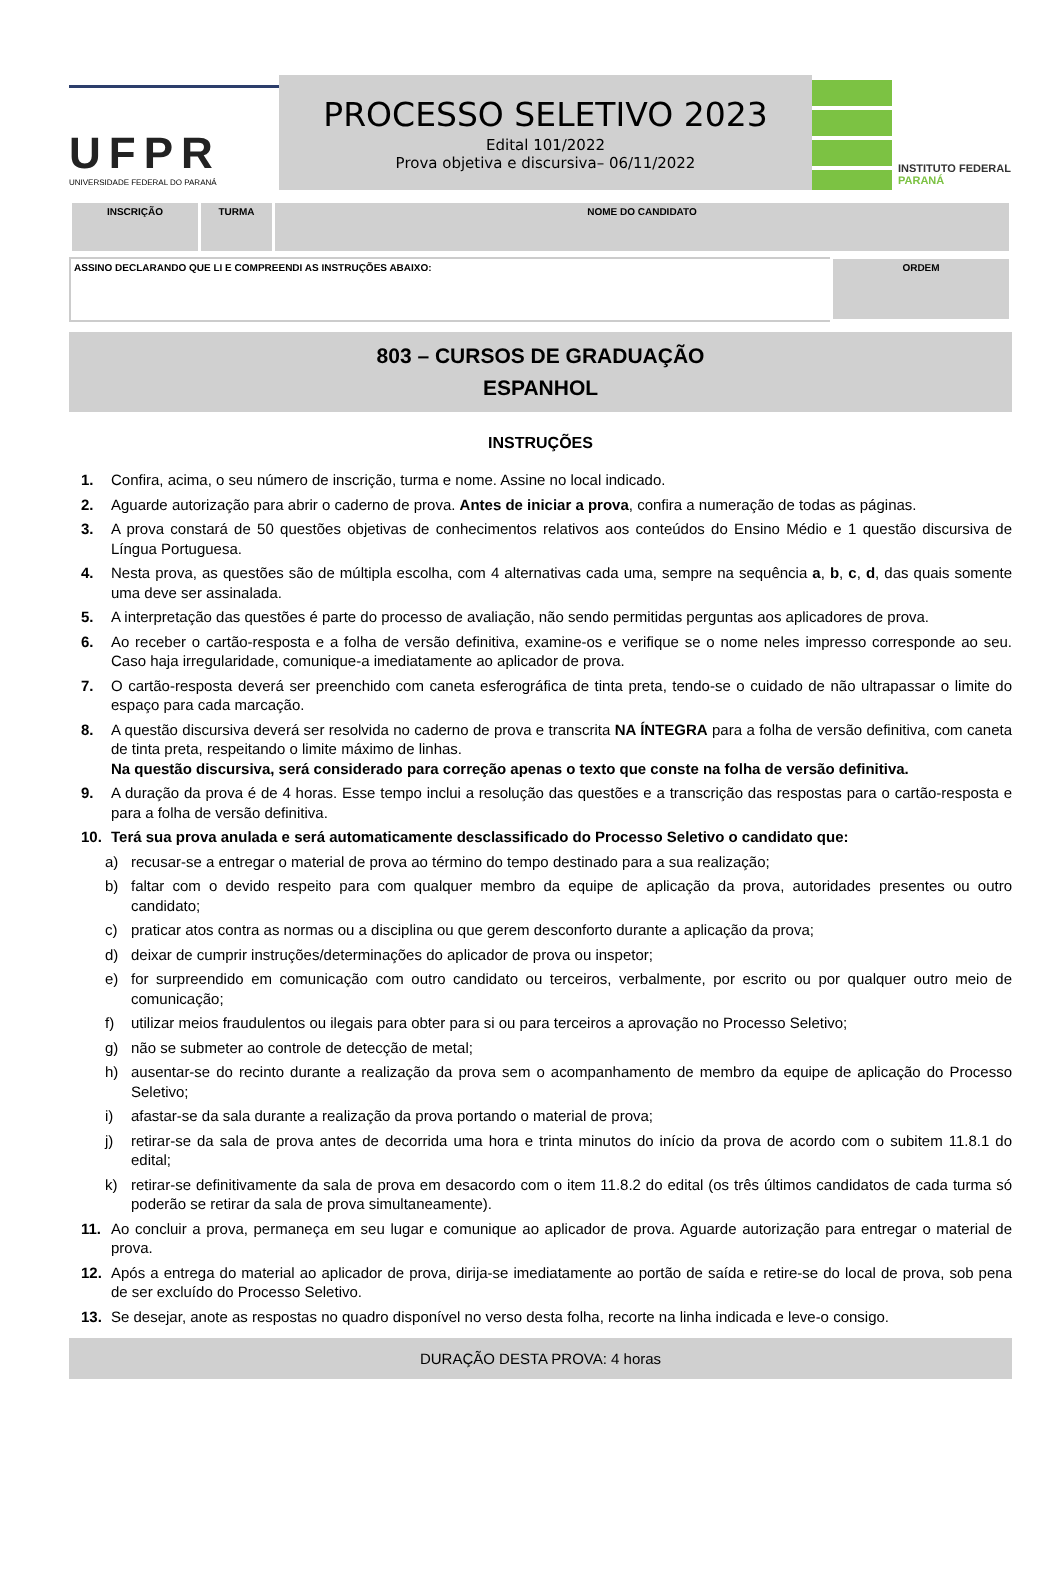UFPR
UNIVERSIDADE FEDERAL DO PARANÁ
PROCESSO SELETIVO 2023
Edital 101/2022
Prova objetiva e discursiva– 06/11/2022
INSTITUTO FEDERAL
PARANÁ
| INSCRIÇÃO | TURMA | NOME DO CANDIDATO |
| ASSINO DECLARANDO QUE LI E COMPREENDI AS INSTRUÇÕES ABAIXO: | ORDEM |
803 – CURSOS DE GRADUAÇÃO
ESPANHOL
INSTRUÇÕES
1. Confira, acima, o seu número de inscrição, turma e nome. Assine no local indicado.
2. Aguarde autorização para abrir o caderno de prova. Antes de iniciar a prova, confira a numeração de todas as páginas.
3. A prova constará de 50 questões objetivas de conhecimentos relativos aos conteúdos do Ensino Médio e 1 questão discursiva de Língua Portuguesa.
4. Nesta prova, as questões são de múltipla escolha, com 4 alternativas cada uma, sempre na sequência a, b, c, d, das quais somente uma deve ser assinalada.
5. A interpretação das questões é parte do processo de avaliação, não sendo permitidas perguntas aos aplicadores de prova.
6. Ao receber o cartão-resposta e a folha de versão definitiva, examine-os e verifique se o nome neles impresso corresponde ao seu. Caso haja irregularidade, comunique-a imediatamente ao aplicador de prova.
7. O cartão-resposta deverá ser preenchido com caneta esferográfica de tinta preta, tendo-se o cuidado de não ultrapassar o limite do espaço para cada marcação.
8. A questão discursiva deverá ser resolvida no caderno de prova e transcrita NA ÍNTEGRA para a folha de versão definitiva, com caneta de tinta preta, respeitando o limite máximo de linhas.
Na questão discursiva, será considerado para correção apenas o texto que conste na folha de versão definitiva.
9. A duração da prova é de 4 horas. Esse tempo inclui a resolução das questões e a transcrição das respostas para o cartão-resposta e para a folha de versão definitiva.
10. Terá sua prova anulada e será automaticamente desclassificado do Processo Seletivo o candidato que:
a) recusar-se a entregar o material de prova ao término do tempo destinado para a sua realização;
b) faltar com o devido respeito para com qualquer membro da equipe de aplicação da prova, autoridades presentes ou outro candidato;
c) praticar atos contra as normas ou a disciplina ou que gerem desconforto durante a aplicação da prova;
d) deixar de cumprir instruções/determinações do aplicador de prova ou inspetor;
e) for surpreendido em comunicação com outro candidato ou terceiros, verbalmente, por escrito ou por qualquer outro meio de comunicação;
f) utilizar meios fraudulentos ou ilegais para obter para si ou para terceiros a aprovação no Processo Seletivo;
g) não se submeter ao controle de detecção de metal;
h) ausentar-se do recinto durante a realização da prova sem o acompanhamento de membro da equipe de aplicação do Processo Seletivo;
i) afastar-se da sala durante a realização da prova portando o material de prova;
j) retirar-se da sala de prova antes de decorrida uma hora e trinta minutos do início da prova de acordo com o subitem 11.8.1 do edital;
k) retirar-se definitivamente da sala de prova em desacordo com o item 11.8.2 do edital (os três últimos candidatos de cada turma só poderão se retirar da sala de prova simultaneamente).
11. Ao concluir a prova, permaneça em seu lugar e comunique ao aplicador de prova. Aguarde autorização para entregar o material de prova.
12. Após a entrega do material ao aplicador de prova, dirija-se imediatamente ao portão de saída e retire-se do local de prova, sob pena de ser excluído do Processo Seletivo.
13. Se desejar, anote as respostas no quadro disponível no verso desta folha, recorte na linha indicada e leve-o consigo.
DURAÇÃO DESTA PROVA: 4 horas